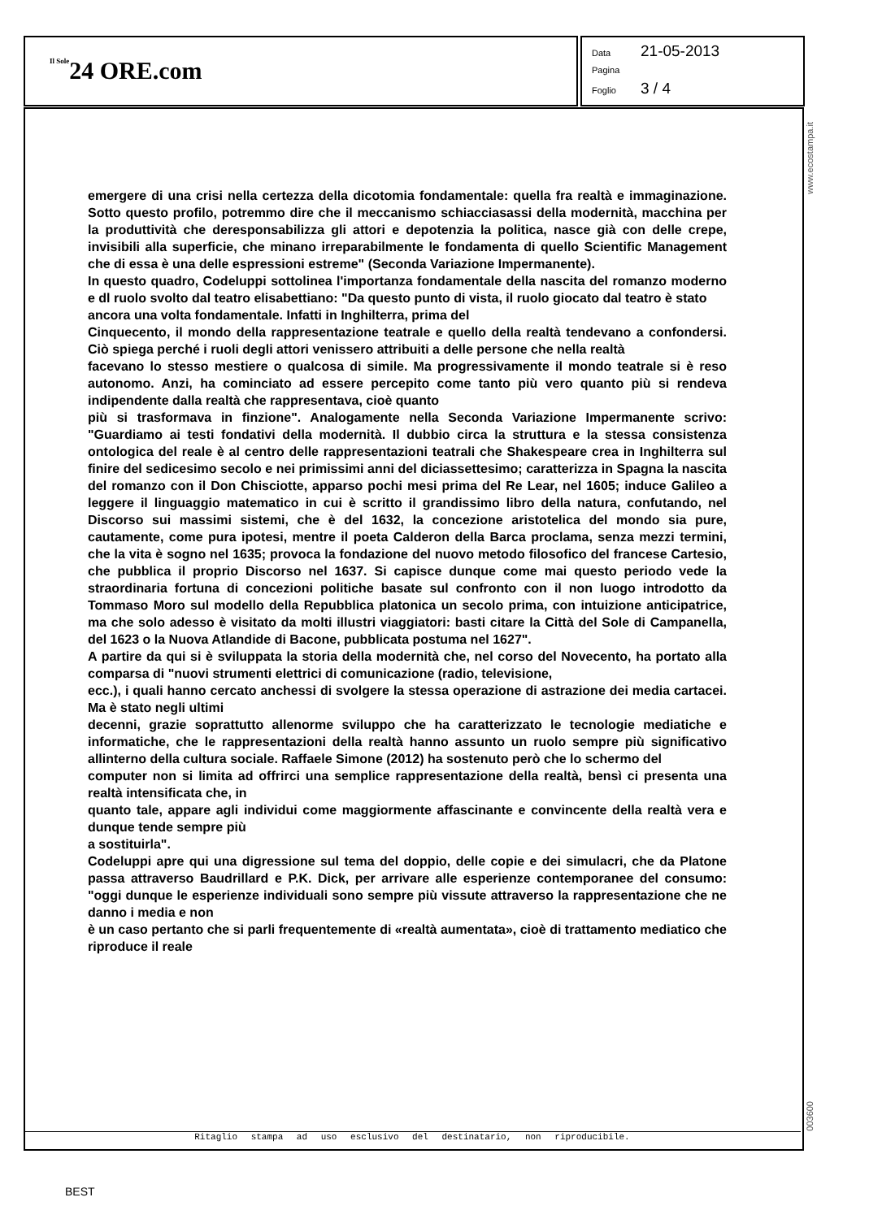Il Sole24 ORE.com
Data 21-05-2013
Pagina
Foglio 3 / 4
www.ecostampa.it
003600
emergere di una crisi nella certezza della dicotomia fondamentale: quella fra realtà e immaginazione. Sotto questo profilo, potremmo dire che il meccanismo schiacciasassi della modernità, macchina per la produttività che deresponsabilizza gli attori e depotenzia la politica, nasce già con delle crepe, invisibili alla superficie, che minano irreparabilmente le fondamenta di quello Scientific Management che di essa è una delle espressioni estreme" (Seconda Variazione Impermanente).
In questo quadro, Codeluppi sottolinea l'importanza fondamentale della nascita del romanzo moderno e dl ruolo svolto dal teatro elisabettiano: "Da questo punto di vista, il ruolo giocato dal teatro è stato
ancora una volta fondamentale. Infatti in Inghilterra, prima del
Cinquecento, il mondo della rappresentazione teatrale e quello della realtà tendevano a confondersi. Ciò spiega perché i ruoli degli attori venissero attribuiti a delle persone che nella realtà
facevano lo stesso mestiere o qualcosa di simile. Ma progressivamente il mondo teatrale si è reso autonomo. Anzi, ha cominciato ad essere percepito come tanto più vero quanto più si rendeva indipendente dalla realtà che rappresentava, cioè quanto
più si trasformava in finzione". Analogamente nella Seconda Variazione Impermanente scrivo: "Guardiamo ai testi fondativi della modernità. Il dubbio circa la struttura e la stessa consistenza ontologica del reale è al centro delle rappresentazioni teatrali che Shakespeare crea in Inghilterra sul finire del sedicesimo secolo e nei primissimi anni del diciassettesimo; caratterizza in Spagna la nascita del romanzo con il Don Chisciotte, apparso pochi mesi prima del Re Lear, nel 1605; induce Galileo a leggere il linguaggio matematico in cui è scritto il grandissimo libro della natura, confutando, nel Discorso sui massimi sistemi, che è del 1632, la concezione aristotelica del mondo sia pure, cautamente, come pura ipotesi, mentre il poeta Calderon della Barca proclama, senza mezzi termini, che la vita è sogno nel 1635; provoca la fondazione del nuovo metodo filosofico del francese Cartesio, che pubblica il proprio Discorso nel 1637. Si capisce dunque come mai questo periodo vede la straordinaria fortuna di concezioni politiche basate sul confronto con il non luogo introdotto da Tommaso Moro sul modello della Repubblica platonica un secolo prima, con intuizione anticipatrice, ma che solo adesso è visitato da molti illustri viaggiatori: basti citare la Città del Sole di Campanella, del 1623 o la Nuova Atlandide di Bacone, pubblicata postuma nel 1627".
A partire da qui si è sviluppata la storia della modernità che, nel corso del Novecento, ha portato alla comparsa di "nuovi strumenti elettrici di comunicazione (radio, televisione,
ecc.), i quali hanno cercato anchessi di svolgere la stessa operazione di astrazione dei media cartacei. Ma è stato negli ultimi
decenni, grazie soprattutto allenorme sviluppo che ha caratterizzato le tecnologie mediatiche e informatiche, che le rappresentazioni della realtà hanno assunto un ruolo sempre più significativo allinterno della cultura sociale. Raffaele Simone (2012) ha sostenuto però che lo schermo del
computer non si limita ad offrirci una semplice rappresentazione della realtà, bensì ci presenta una realtà intensificata che, in
quanto tale, appare agli individui come maggiormente affascinante e convincente della realtà vera e dunque tende sempre più
a sostituirla".
Codeluppi apre qui una digressione sul tema del doppio, delle copie e dei simulacri, che da Platone passa attraverso Baudrillard e P.K. Dick, per arrivare alle esperienze contemporanee del consumo: "oggi dunque le esperienze individuali sono sempre più vissute attraverso la rappresentazione che ne danno i media e non
è un caso pertanto che si parli frequentemente di «realtà aumentata», cioè di trattamento mediatico che riproduce il reale
Ritaglio stampa ad uso esclusivo del destinatario, non riproducibile.
BEST